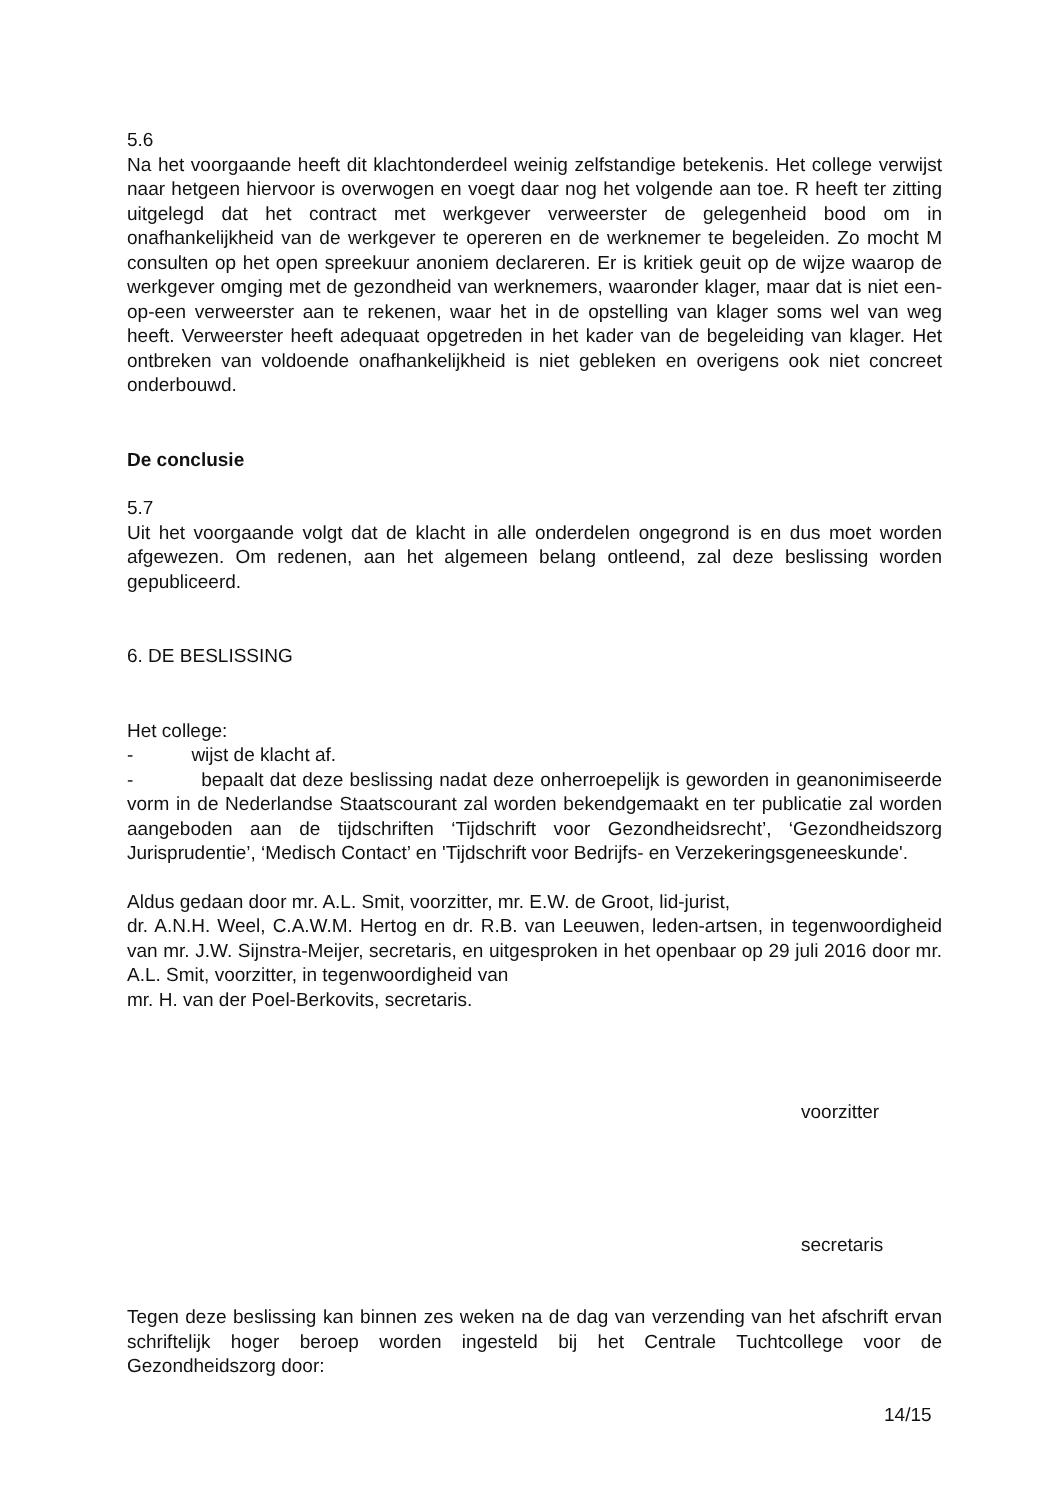5.6
Na het voorgaande heeft dit klachtonderdeel weinig zelfstandige betekenis. Het college verwijst naar hetgeen hiervoor is overwogen en voegt daar nog het volgende aan toe. R heeft ter zitting uitgelegd dat het contract met werkgever verweerster de gelegenheid bood om in onafhankelijkheid van de werkgever te opereren en de werknemer te begeleiden. Zo mocht M consulten op het open spreekuur anoniem declareren. Er is kritiek geuit op de wijze waarop de werkgever omging met de gezondheid van werknemers, waaronder klager, maar dat is niet een-op-een verweerster aan te rekenen, waar het in de opstelling van klager soms wel van weg heeft. Verweerster heeft adequaat opgetreden in het kader van de begeleiding van klager. Het ontbreken van voldoende onafhankelijkheid is niet gebleken en overigens ook niet concreet onderbouwd.
De conclusie
5.7
Uit het voorgaande volgt dat de klacht in alle onderdelen ongegrond is en dus moet worden afgewezen. Om redenen, aan het algemeen belang ontleend, zal deze beslissing worden gepubliceerd.
6. DE BESLISSING
Het college:
- wijst de klacht af.
- bepaalt dat deze beslissing nadat deze onherroepelijk is geworden in geanonimiseerde vorm in de Nederlandse Staatscourant zal worden bekendgemaakt en ter publicatie zal worden aangeboden aan de tijdschriften ‘Tijdschrift voor Gezondheidsrecht’, ‘Gezondheidszorg Jurisprudentie’, ‘Medisch Contact’ en 'Tijdschrift voor Bedrijfs- en Verzekeringsgeneeskunde'.
Aldus gedaan door mr. A.L. Smit, voorzitter, mr. E.W. de Groot, lid-jurist,
dr. A.N.H. Weel, C.A.W.M. Hertog en dr. R.B. van Leeuwen, leden-artsen, in tegenwoordigheid van mr. J.W. Sijnstra-Meijer, secretaris, en uitgesproken in het openbaar op 29 juli 2016 door mr. A.L. Smit, voorzitter, in tegenwoordigheid van
mr. H. van der Poel-Berkovits, secretaris.
voorzitter
secretaris
Tegen deze beslissing kan binnen zes weken na de dag van verzending van het afschrift ervan schriftelijk hoger beroep worden ingesteld bij het Centrale Tuchtcollege voor de Gezondheidszorg door:
14/15